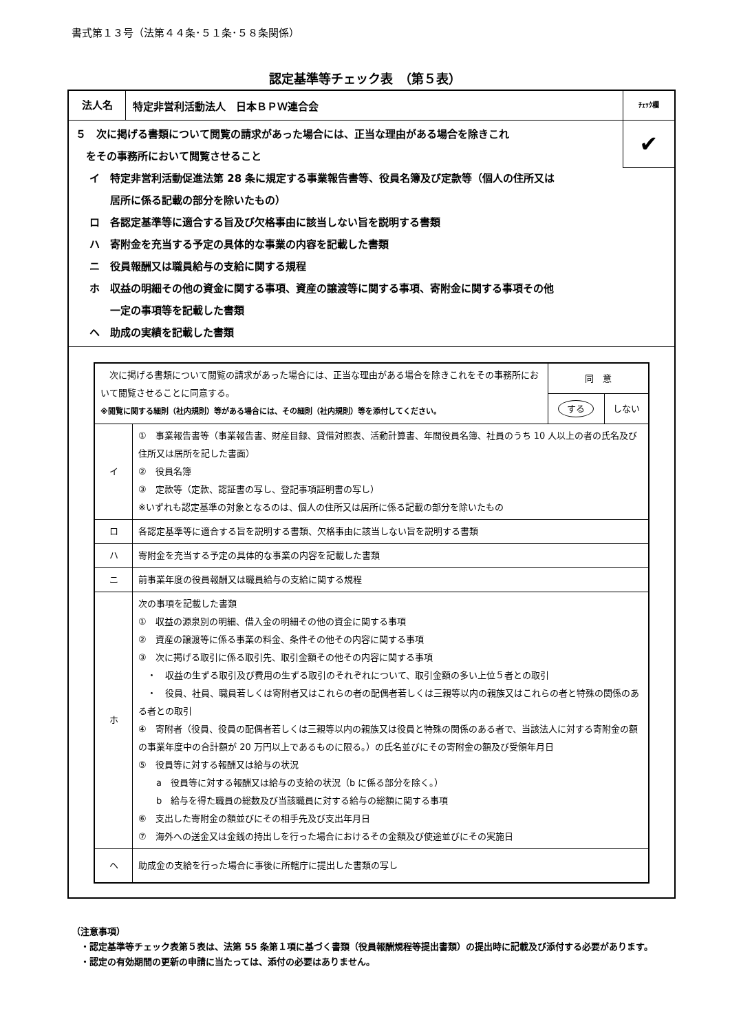書式第１３号（法第４４条･５１条･５８条関係）
認定基準等チェック表　（第５表）
法人名
特定非営利活動法人　日本ＢＰＷ連合会
ﾁｪｯｸ欄
✔
５　次に掲げる書類について閲覧の請求があった場合には、正当な理由がある場合を除きこれ
　をその事務所において閲覧させること
イ　特定非営利活動促進法第 28 条に規定する事業報告書等、役員名簿及び定款等（個人の住所又は
　　居所に係る記載の部分を除いたもの）
ロ　各認定基準等に適合する旨及び欠格事由に該当しない旨を説明する書類
ハ　寄附金を充当する予定の具体的な事業の内容を記載した書類
ニ　役員報酬又は職員給与の支給に関する規程
ホ　収益の明細その他の資金に関する事項、資産の譲渡等に関する事項、寄附金に関する事項その他
　　一定の事項等を記載した書類
ヘ　助成の実績を記載した書類
| 次に掲げる書類について閲覧の請求があった場合には、正当な理由がある場合を除きこれをその事務所において閲覧させることに同意する。 ※閲覧に関する細則（社内規則）等がある場合には、その細則（社内規則）等を添付してください。 | | 同 意 | |
| | | する | しない |
| イ | ① 事業報告書等（事業報告書、財産目録、貸借対照表、活動計算書、年間役員名簿、社員のうち 10 人以上の者の氏名及び住所又は居所を記した書面） ② 役員名簿 ③ 定款等（定款、認証書の写し、登記事項証明書の写し） ※いずれも認定基準の対象となるのは、個人の住所又は居所に係る記載の部分を除いたもの | | |
| ロ | 各認定基準等に適合する旨を説明する書類、欠格事由に該当しない旨を説明する書類 | | |
| ハ | 寄附金を充当する予定の具体的な事業の内容を記載した書類 | | |
| ニ | 前事業年度の役員報酬又は職員給与の支給に関する規程 | | |
| ホ | 次の事項を記載した書類 ① 収益の源泉別の明細、借入金の明細その他の資金に関する事項 ② 資産の譲渡等に係る事業の料金、条件その他その内容に関する事項 ③ 次に掲げる取引に係る取引先、取引金額その他その内容に関する事項 ・ 収益の生ずる取引及び費用の生ずる取引のそれぞれについて、取引金額の多い上位５者との取引 ・ 役員、社員、職員若しくは寄附者又はこれらの者の配偶者若しくは三親等以内の親族又はこれらの者と特殊の関係のある者との取引 ④ 寄附者（役員、役員の配偶者若しくは三親等以内の親族又は役員と特殊の関係のある者で、当該法人に対する寄附金の額の事業年度中の合計額が 20 万円以上であるものに限る。）の氏名並びにその寄附金の額及び受領年月日 ⑤ 役員等に対する報酬又は給与の状況 a 役員等に対する報酬又は給与の支給の状況（b に係る部分を除く。） b 給与を得た職員の総数及び当該職員に対する給与の総額に関する事項 ⑥ 支出した寄附金の額並びにその相手先及び支出年月日 ⑦ 海外への送金又は金銭の持出しを行った場合におけるその金額及び使途並びにその実施日 | | |
| ヘ | 助成金の支給を行った場合に事後に所轄庁に提出した書類の写し | | |
（注意事項）
　・認定基準等チェック表第５表は、法第 55 条第１項に基づく書類（役員報酬規程等提出書類）の提出時に記載及び添付する必要があります。
　・認定の有効期間の更新の申請に当たっては、添付の必要はありません。